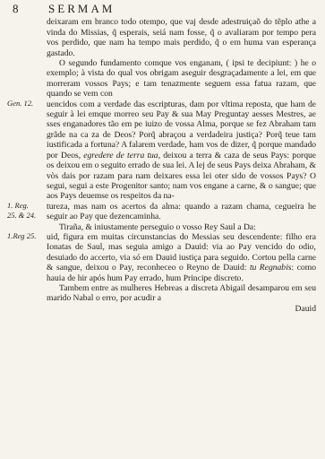8 SERMAM
deixaram em branco todo otempo, que vaj desde adestruiçaõ do tẽplo athe a vinda do Missias, q̃ esperais, seiá nam fosse, q̃ o avaliaram por tempo pera vos perdido, que nam ha tempo mais perdido, q̃ o em huma van esperança gastado.
O segundo fundamento comque vos enganam, ( ipsi te decipiunt: ) he o exemplo; à vista do qual vos obrigam aseguir desgraçadamente a lei, em que morreram vossos Pays; e tam tenazmente seguem essa fatua razam, que quando se vem con
Gen. 12. uencidos com a verdade das escripturas, dam por vltima reposta, que ham de seguir à lei emque morreo seu Pay & sua May Preguntay aesses Mestres, ae sses enganadores tão em pe iuizo de vossa Alma, porque se fez Abraham tam grãde na ca za de Deos? Porq̃ abraçou a verdadeira justiça? Porq̃ teue tam iustificada a fortuna? A falarem verdade, ham vos de dizer, q̃ porque mandado por Deos, egredere de terra tua, deixou a terra & caza de seus Pays: porque os deixou em o seguito errado de sua lei. A lej de seus Pays deixa Abraham, & vòs dais por razam para nam deixares essa lei oter sido de vossos Pays? O segui, segui a este Progenitor santo; nam vos engane a carne, & o sangue; que aos Pays deuemse os respeitos da na-
1. Reg.
25. & 24.
tureza, mas nam os acertos da alma: quando a razam chama, cegueira he seguir ao Pay que dezencaminha.
Tiraña, & iniustamente perseguio o vosso Rey Saul a Da:
1.Reg 25.
uid, figura em muitas circunstancias do Messias seu descendente: filho era Ionatas de Saul, mas seguia amigo a Dauid: via ao Pay vencido do odio, desuiado do accerto, via só em Dauid iustiça para seguido. Cortou pella carne & sangue, deixou o Pay, reconheceo o Reyno de Dauid: tu Regnabis: como hauia de hir após hum Pay errado, hum Principe discreto.
Tambem entre as mulheres Hebreas a discreta Abigail desamparou em seu marido Nabal o erro, por acudir a
Dauid